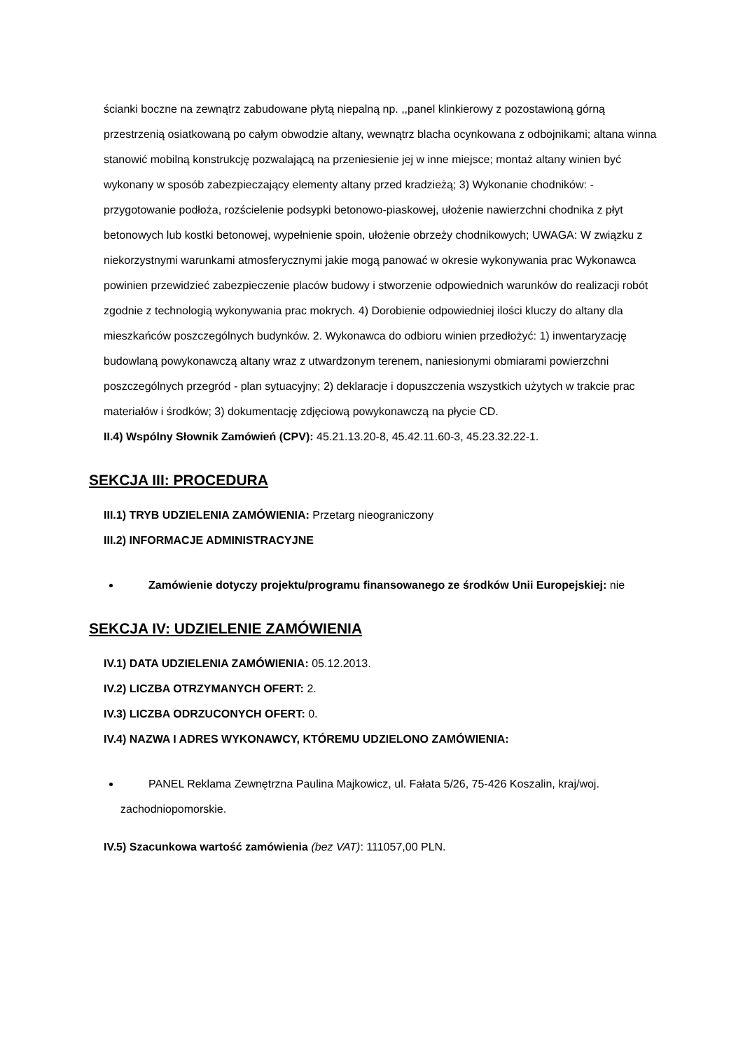ścianki boczne na zewnątrz zabudowane płytą niepalną np. ,,panel klinkierowy z pozostawioną górną przestrzenią osiatkowaną po całym obwodzie altany, wewnątrz blacha ocynkowana z odbojnikami; altana winna stanowić mobilną konstrukcję pozwalającą na przeniesienie jej w inne miejsce; montaż altany winien być wykonany w sposób zabezpieczający elementy altany przed kradzieżą; 3) Wykonanie chodników: - przygotowanie podłoża, rozścielenie podsypki betonowo-piaskowej, ułożenie nawierzchni chodnika z płyt betonowych lub kostki betonowej, wypełnienie spoin, ułożenie obrzeży chodnikowych; UWAGA: W związku z niekorzystnymi warunkami atmosferycznymi jakie mogą panować w okresie wykonywania prac Wykonawca powinien przewidzieć zabezpieczenie placów budowy i stworzenie odpowiednich warunków do realizacji robót zgodnie z technologią wykonywania prac mokrych. 4) Dorobienie odpowiedniej ilości kluczy do altany dla mieszkańców poszczególnych budynków. 2. Wykonawca do odbioru winien przedłożyć: 1) inwentaryzację budowlaną powykonawczą altany wraz z utwardzonym terenem, naniesionymi obmiarami powierzchni poszczególnych przegród - plan sytuacyjny; 2) deklaracje i dopuszczenia wszystkich użytych w trakcie prac materiałów i środków; 3) dokumentację zdjęciową powykonawczą na płycie CD.
II.4) Wspólny Słownik Zamówień (CPV): 45.21.13.20-8, 45.42.11.60-3, 45.23.32.22-1.
SEKCJA III: PROCEDURA
III.1) TRYB UDZIELENIA ZAMÓWIENIA: Przetarg nieograniczony
III.2) INFORMACJE ADMINISTRACYJNE
Zamówienie dotyczy projektu/programu finansowanego ze środków Unii Europejskiej: nie
SEKCJA IV: UDZIELENIE ZAMÓWIENIA
IV.1) DATA UDZIELENIA ZAMÓWIENIA: 05.12.2013.
IV.2) LICZBA OTRZYMANYCH OFERT: 2.
IV.3) LICZBA ODRZUCONYCH OFERT: 0.
IV.4) NAZWA I ADRES WYKONAWCY, KTÓREMU UDZIELONO ZAMÓWIENIA:
PANEL Reklama Zewnętrzna Paulina Majkowicz, ul. Fałata 5/26, 75-426 Koszalin, kraj/woj. zachodniopomorskie.
IV.5) Szacunkowa wartość zamówienia (bez VAT): 111057,00 PLN.